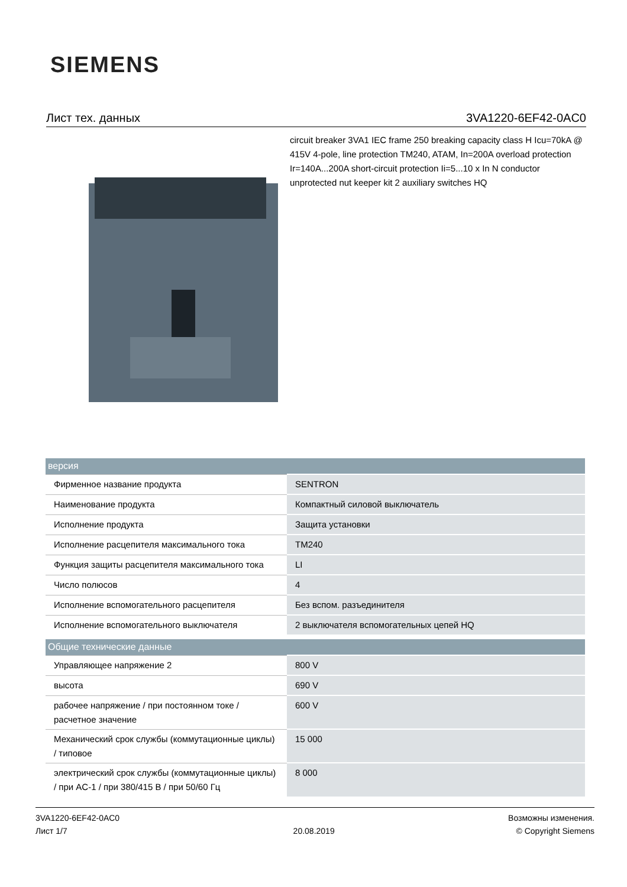SIEMENS
Лист тех. данных 3VA1220-6EF42-0AC0
circuit breaker 3VA1 IEC frame 250 breaking capacity class H Icu=70kA @ 415V 4-pole, line protection TM240, ATAM, In=200A overload protection Ir=140A...200A short-circuit protection Ii=5...10 x In N conductor unprotected nut keeper kit 2 auxiliary switches HQ
| версия | |
| --- | --- |
| Фирменное название продукта | SENTRON |
| Наименование продукта | Компактный силовой выключатель |
| Исполнение продукта | Защита установки |
| Исполнение расцепителя максимального тока | TM240 |
| Функция защиты расцепителя максимального тока | LI |
| Число полюсов | 4 |
| Исполнение вспомогательного расцепителя | Без вспом. разъединителя |
| Исполнение вспомогательного выключателя | 2 выключателя вспомогательных цепей HQ |
| Общие технические данные | |
| Управляющее напряжение 2 | 800 V |
| высота | 690 V |
| рабочее напряжение / при постоянном токе / расчетное значение | 600 V |
| Механический срок службы (коммутационные циклы) / типовое | 15 000 |
| электрический срок службы (коммутационные циклы) / при AC-1 / при 380/415 В / при 50/60 Гц | 8 000 |
3VA1220-6EF42-0AC0
Лист 1/7
20.08.2019
Возможны изменения.
© Copyright Siemens